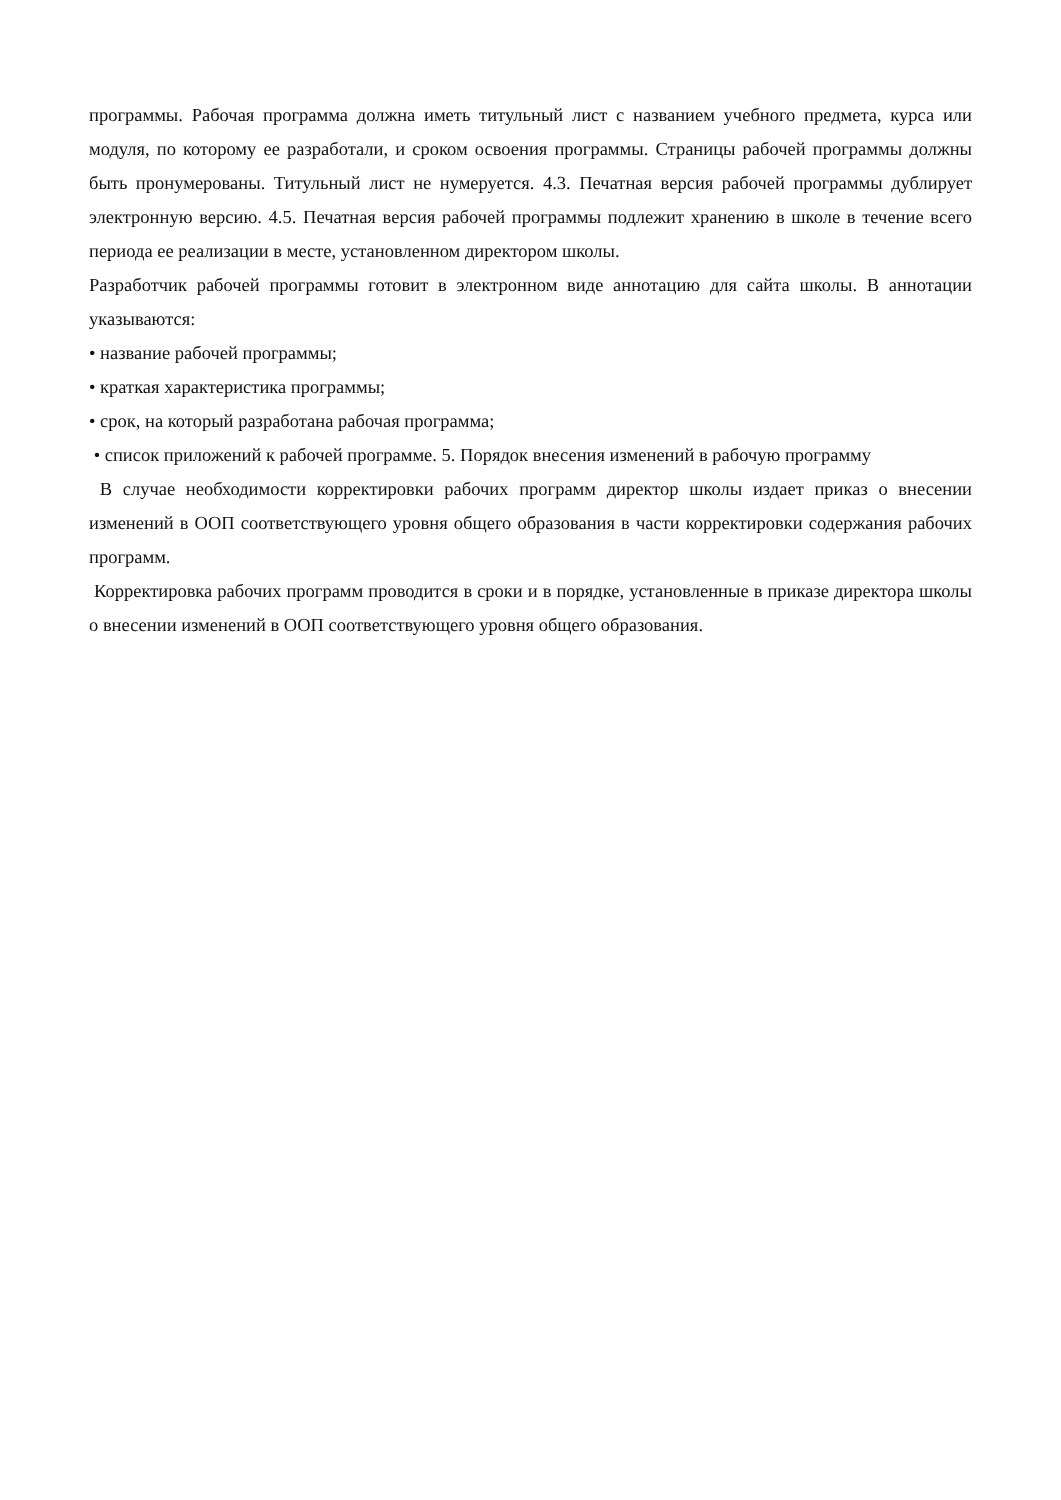программы. Рабочая программа должна иметь титульный лист с названием учебного предмета, курса или модуля, по которому ее разработали, и сроком освоения программы. Страницы рабочей программы должны быть пронумерованы. Титульный лист не нумеруется. 4.3. Печатная версия рабочей программы дублирует электронную версию. 4.5. Печатная версия рабочей программы подлежит хранению в школе в течение всего периода ее реализации в месте, установленном директором школы.
Разработчик рабочей программы готовит в электронном виде аннотацию для сайта школы. В аннотации указываются:
• название рабочей программы;
• краткая характеристика программы;
• срок, на который разработана рабочая программа;
• список приложений к рабочей программе. 5. Порядок внесения изменений в рабочую программу
В случае необходимости корректировки рабочих программ директор школы издает приказ о внесении изменений в ООП соответствующего уровня общего образования в части корректировки содержания рабочих программ.
Корректировка рабочих программ проводится в сроки и в порядке, установленные в приказе директора школы о внесении изменений в ООП соответствующего уровня общего образования.